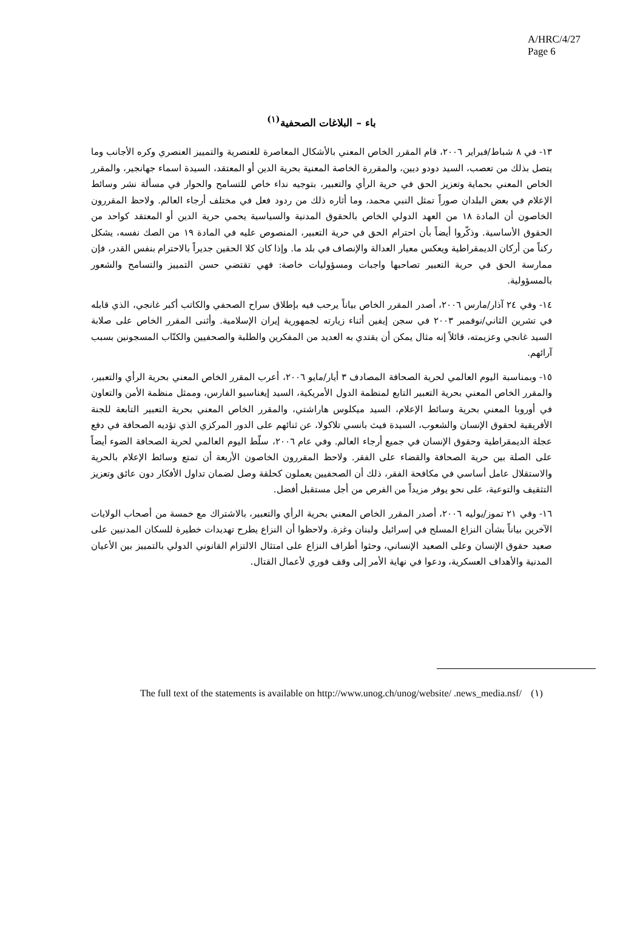A/HRC/4/27
Page 6
باء – البلاغات الصحفية<sup>(١)</sup>
١٣- في ٨ شباط/فبراير ٢٠٠٦، قام المقرر الخاص المعني بالأشكال المعاصرة للعنصرية والتمييز العنصري وكره الأجانب وما يتصل بذلك من تعصب، السيد دودو ديين، والمقررة الخاصة المعنية بحرية الدين أو المعتقد، السيدة اسماء جهانجير، والمقرر الخاص المعني بحماية وتعزيز الحق في حرية الرأي والتعبير، بتوجيه نداء خاص للتسامح والحوار في مسألة نشر وسائط الإعلام في بعض البلدان صوراً تمثل النبي محمد، وما أثاره ذلك من ردود فعل في مختلف أرجاء العالم. ولاحظ المقررون الخاصون أن المادة ١٨ من العهد الدولي الخاص بالحقوق المدنية والسياسية يحمي حرية الدين أو المعتقد كواحد من الحقوق الأساسية. وذكّروا أيضاً بأن احترام الحق في حرية التعبير، المنصوص عليه في المادة ١٩ من الصك نفسه، يشكل ركناً من أركان الديمقراطية ويعكس معيار العدالة والإنصاف في بلد ما. وإذا كان كلا الحقين جديراً بالاحترام بنفس القدر، فإن ممارسة الحق في حرية التعبير تصاحبها واجبات ومسؤوليات خاصة: فهي تقتضي حسن التمييز والتسامح والشعور بالمسؤولية.
١٤- وفي ٢٤ آذار/مارس ٢٠٠٦، أصدر المقرر الخاص بياناً يرحب فيه بإطلاق سراح الصحفي والكاتب أكبر غانجي، الذي قابله في تشرين الثاني/نوفمبر ٢٠٠٣ في سجن إيفين أثناء زيارته لجمهورية إيران الإسلامية. وأثنى المقرر الخاص على صلابة السيد غانجي وعزيمته، قائلاً إنه مثال يمكن أن يقتدي به العديد من المفكرين والطلبة والصحفيين والكتّاب المسجونين بسبب آرائهم.
١٥- وبمناسبة اليوم العالمي لحرية الصحافة المصادف ٣ أيار/مايو ٢٠٠٦، أعرب المقرر الخاص المعني بحرية الرأي والتعبير، والمقرر الخاص المعني بحرية التعبير التابع لمنظمة الدول الأمريكية، السيد إيغناسيو الفارس، وممثل منظمة الأمن والتعاون في أوروبا المعني بحرية وسائط الإعلام، السيد ميكلوس هاراشتي، والمقرر الخاص المعني بحرية التعبير التابعة للجنة الأفريقية لحقوق الإنسان والشعوب، السيدة فيث بانسي تلاكولا، عن ثنائهم على الدور المركزي الذي تؤديه الصحافة في دفع عجلة الديمقراطية وحقوق الإنسان في جميع أرجاء العالم. وفي عام ٢٠٠٦، سلّط اليوم العالمي لحرية الصحافة الضوء أيضاً على الصلة بين حرية الصحافة والقضاء على الفقر. ولاحظ المقررون الخاصون الأربعة أن تمتع وسائط الإعلام بالحرية والاستقلال عامل أساسي في مكافحة الفقر، ذلك أن الصحفيين يعملون كحلقة وصل لضمان تداول الأفكار دون عائق وتعزيز التثقيف والتوعية، على نحو يوفر مزيداً من الفرص من أجل مستقبل أفضل.
١٦- وفي ٢١ تموز/يوليه ٢٠٠٦، أصدر المقرر الخاص المعني بحرية الرأي والتعبير، بالاشتراك مع خمسة من أصحاب الولايات الآخرين بياناً بشأن النزاع المسلح في إسرائيل ولبنان وغزة. ولاحظوا أن النزاع يطرح تهديدات خطيرة للسكان المدنيين على صعيد حقوق الإنسان وعلى الصعيد الإنساني، وحثوا أطراف النزاع على امتثال الالتزام القانوني الدولي بالتمييز بين الأعيان المدنية والأهداف العسكرية، ودعوا في نهاية الأمر إلى وقف فوري لأعمال القتال.
The full text of the statements is available on http://www.unog.ch/unog/website/ .news_media.nsf/
(١)